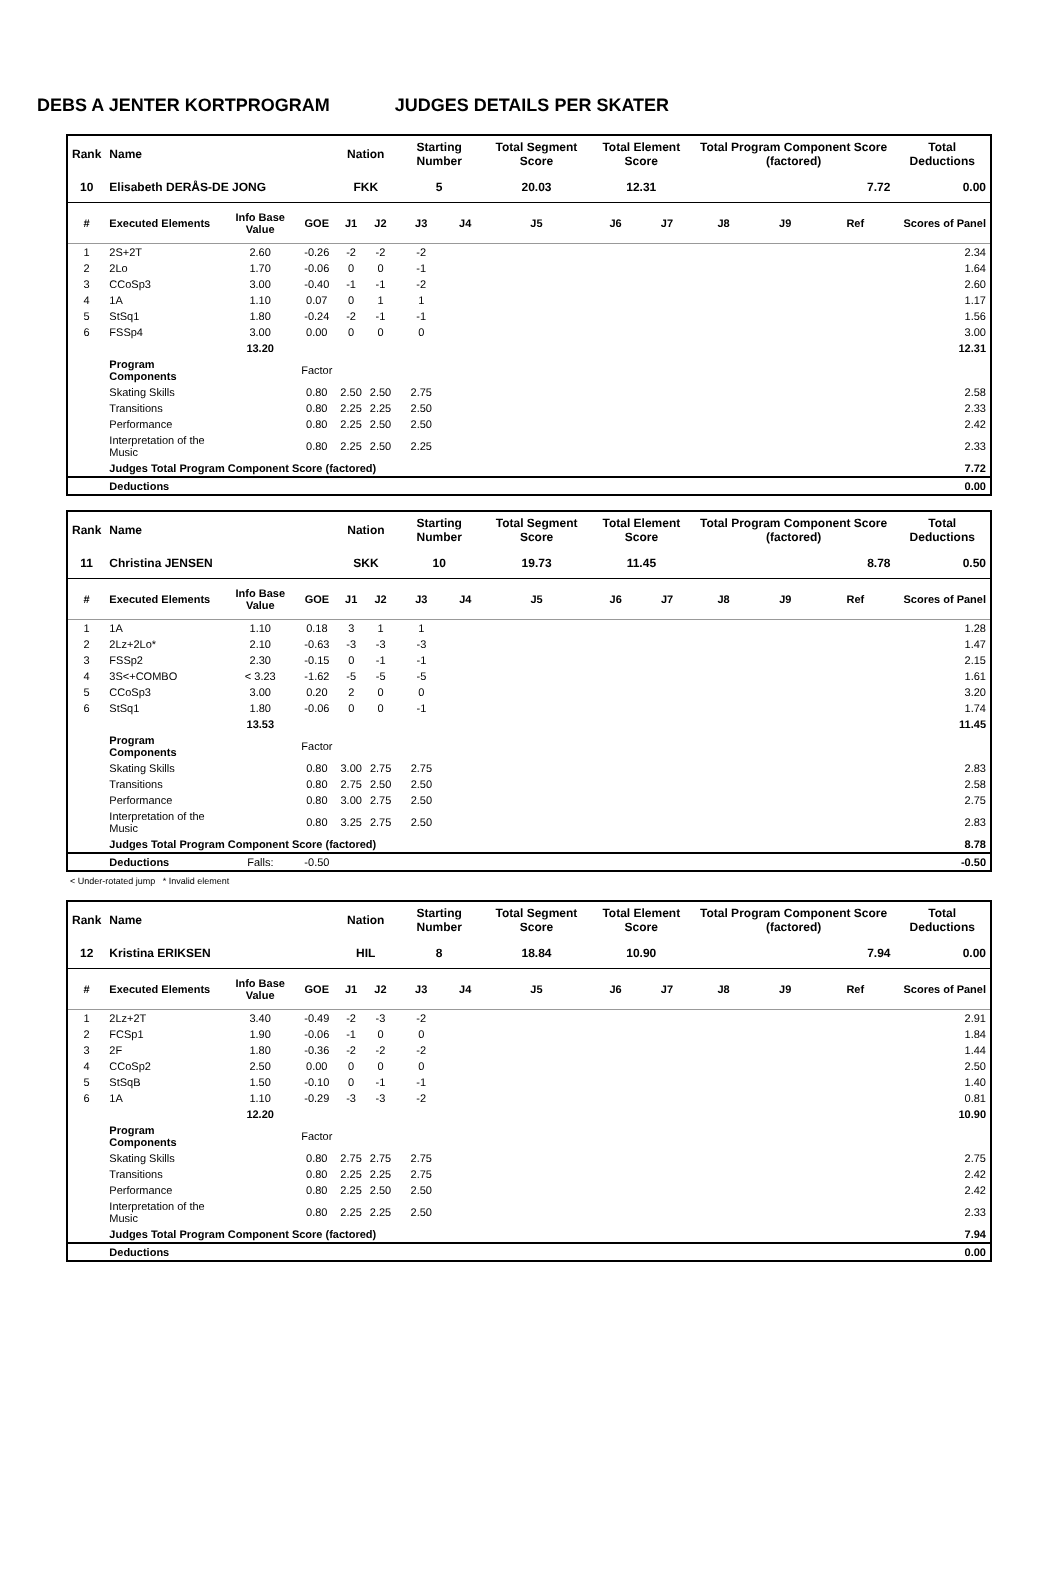DEBS A JENTER KORTPROGRAM JUDGES DETAILS PER SKATER
| Rank | Name | | | Nation | | Starting Number | | Total Segment Score | Total Element Score | | Total Program Component Score (factored) | | | Total Deductions |
| --- | --- | --- | --- | --- | --- | --- | --- | --- | --- | --- | --- | --- | --- | --- |
| 10 | Elisabeth DERÅS-DE JONG | | | FKK | | 5 | | 20.03 | 12.31 | | 7.72 | | | 0.00 |
| # | Executed Elements | Info Base Value | GOE | J1 | J2 | J3 | J4 | J5 | J6 | J7 | J8 | J9 | Ref | Scores of Panel |
| 1 | 2S+2T | 2.60 | -0.26 | -2 | -2 | -2 | | | | | | | | 2.34 |
| 2 | 2Lo | 1.70 | -0.06 | 0 | 0 | -1 | | | | | | | | 1.64 |
| 3 | CCoSp3 | 3.00 | -0.40 | -1 | -1 | -2 | | | | | | | | 2.60 |
| 4 | 1A | 1.10 | 0.07 | 0 | 1 | 1 | | | | | | | | 1.17 |
| 5 | StSq1 | 1.80 | -0.24 | -2 | -1 | -1 | | | | | | | | 1.56 |
| 6 | FSSp4 | 3.00 | 0.00 | 0 | 0 | 0 | | | | | | | | 3.00 |
| | | 13.20 | | | | | | | | | | | | 12.31 |
| | Program Components | | Factor | | | | | | | | | | | |
| | Skating Skills | | 0.80 | 2.50 | 2.50 | 2.75 | | | | | | | | 2.58 |
| | Transitions | | 0.80 | 2.25 | 2.25 | 2.50 | | | | | | | | 2.33 |
| | Performance | | 0.80 | 2.25 | 2.50 | 2.50 | | | | | | | | 2.42 |
| | Interpretation of the Music | | 0.80 | 2.25 | 2.50 | 2.25 | | | | | | | | 2.33 |
| | Judges Total Program Component Score (factored) | | | | | | | | | | | | | 7.72 |
| | Deductions | | | | | | | | | | | | | 0.00 |
| Rank | Name | | | Nation | | Starting Number | | Total Segment Score | Total Element Score | | Total Program Component Score (factored) | | | Total Deductions |
| --- | --- | --- | --- | --- | --- | --- | --- | --- | --- | --- | --- | --- | --- | --- |
| 11 | Christina JENSEN | | | SKK | | 10 | | 19.73 | 11.45 | | 8.78 | | | 0.50 |
| # | Executed Elements | Info Base Value | GOE | J1 | J2 | J3 | J4 | J5 | J6 | J7 | J8 | J9 | Ref | Scores of Panel |
| 1 | 1A | 1.10 | 0.18 | 3 | 1 | 1 | | | | | | | | 1.28 |
| 2 | 2Lz+2Lo* | 2.10 | -0.63 | -3 | -3 | -3 | | | | | | | | 1.47 |
| 3 | FSSp2 | 2.30 | -0.15 | 0 | -1 | -1 | | | | | | | | 2.15 |
| 4 | 3S<+COMBO | < 3.23 | -1.62 | -5 | -5 | -5 | | | | | | | | 1.61 |
| 5 | CCoSp3 | 3.00 | 0.20 | 2 | 0 | 0 | | | | | | | | 3.20 |
| 6 | StSq1 | 1.80 | -0.06 | 0 | 0 | -1 | | | | | | | | 1.74 |
| | | 13.53 | | | | | | | | | | | | 11.45 |
| | Program Components | | Factor | | | | | | | | | | | |
| | Skating Skills | | 0.80 | 3.00 | 2.75 | 2.75 | | | | | | | | 2.83 |
| | Transitions | | 0.80 | 2.75 | 2.50 | 2.50 | | | | | | | | 2.58 |
| | Performance | | 0.80 | 3.00 | 2.75 | 2.50 | | | | | | | | 2.75 |
| | Interpretation of the Music | | 0.80 | 3.25 | 2.75 | 2.50 | | | | | | | | 2.83 |
| | Judges Total Program Component Score (factored) | | | | | | | | | | | | | 8.78 |
| | Deductions | Falls: | -0.50 | | | | | | | | | | | -0.50 |
< Under-rotated jump * Invalid element
| Rank | Name | | | Nation | | Starting Number | | Total Segment Score | Total Element Score | | Total Program Component Score (factored) | | | Total Deductions |
| --- | --- | --- | --- | --- | --- | --- | --- | --- | --- | --- | --- | --- | --- | --- |
| 12 | Kristina ERIKSEN | | | HIL | | 8 | | 18.84 | 10.90 | | 7.94 | | | 0.00 |
| # | Executed Elements | Info Base Value | GOE | J1 | J2 | J3 | J4 | J5 | J6 | J7 | J8 | J9 | Ref | Scores of Panel |
| 1 | 2Lz+2T | 3.40 | -0.49 | -2 | -3 | -2 | | | | | | | | 2.91 |
| 2 | FCSp1 | 1.90 | -0.06 | -1 | 0 | 0 | | | | | | | | 1.84 |
| 3 | 2F | 1.80 | -0.36 | -2 | -2 | -2 | | | | | | | | 1.44 |
| 4 | CCoSp2 | 2.50 | 0.00 | 0 | 0 | 0 | | | | | | | | 2.50 |
| 5 | StSqB | 1.50 | -0.10 | 0 | -1 | -1 | | | | | | | | 1.40 |
| 6 | 1A | 1.10 | -0.29 | -3 | -3 | -2 | | | | | | | | 0.81 |
| | | 12.20 | | | | | | | | | | | | 10.90 |
| | Program Components | | Factor | | | | | | | | | | | |
| | Skating Skills | | 0.80 | 2.75 | 2.75 | 2.75 | | | | | | | | 2.75 |
| | Transitions | | 0.80 | 2.25 | 2.25 | 2.75 | | | | | | | | 2.42 |
| | Performance | | 0.80 | 2.25 | 2.50 | 2.50 | | | | | | | | 2.42 |
| | Interpretation of the Music | | 0.80 | 2.25 | 2.25 | 2.50 | | | | | | | | 2.33 |
| | Judges Total Program Component Score (factored) | | | | | | | | | | | | | 7.94 |
| | Deductions | | | | | | | | | | | | | 0.00 |